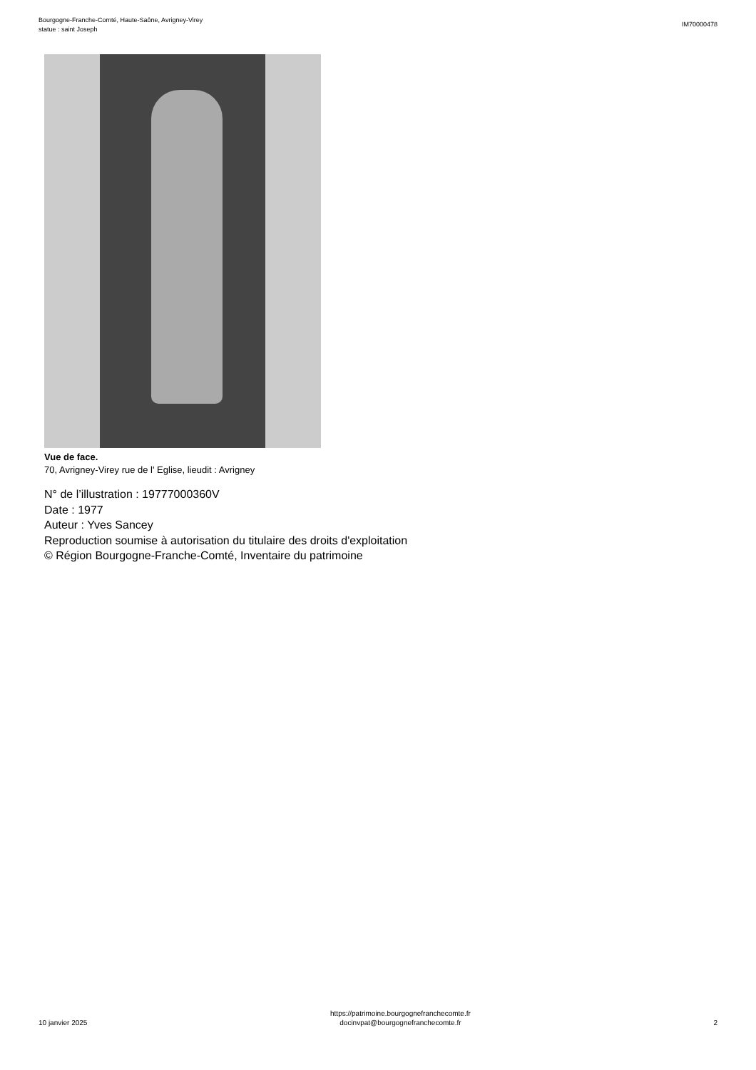Bourgogne-Franche-Comté, Haute-Saône, Avrigney-Virey
statue : saint Joseph
IM70000478
Vue de face.
70, Avrigney-Virey rue de l' Eglise, lieudit : Avrigney
N° de l’illustration : 19777000360V
Date : 1977
Auteur : Yves Sancey
Reproduction soumise à autorisation du titulaire des droits d'exploitation
© Région Bourgogne-Franche-Comté, Inventaire du patrimoine
10 janvier 2025
https://patrimoine.bourgognefranchecomte.fr
docinvpat@bourgognefranchecomte.fr
2